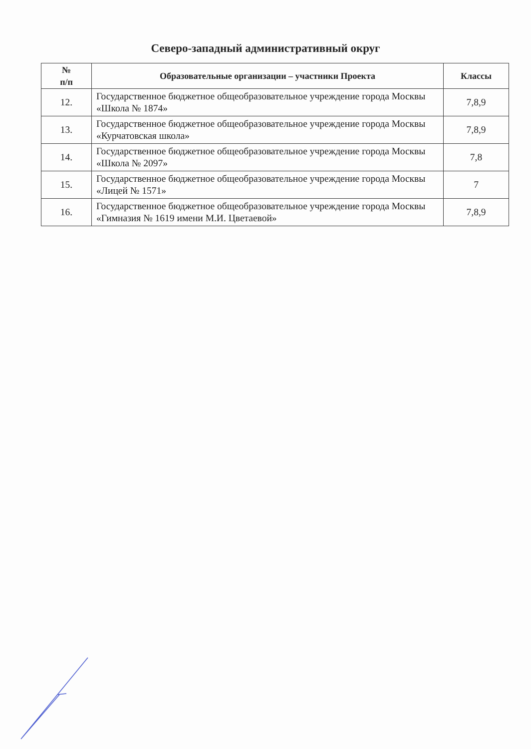Северо-западный административный округ
| № п/п | Образовательные организации – участники Проекта | Классы |
| --- | --- | --- |
| 12. | Государственное бюджетное общеобразовательное учреждение города Москвы «Школа № 1874» | 7,8,9 |
| 13. | Государственное бюджетное общеобразовательное учреждение города Москвы «Курчатовская школа» | 7,8,9 |
| 14. | Государственное бюджетное общеобразовательное учреждение города Москвы «Школа № 2097» | 7,8 |
| 15. | Государственное бюджетное общеобразовательное учреждение города Москвы «Лицей № 1571» | 7 |
| 16. | Государственное бюджетное общеобразовательное учреждение города Москвы «Гимназия № 1619 имени М.И. Цветаевой» | 7,8,9 |